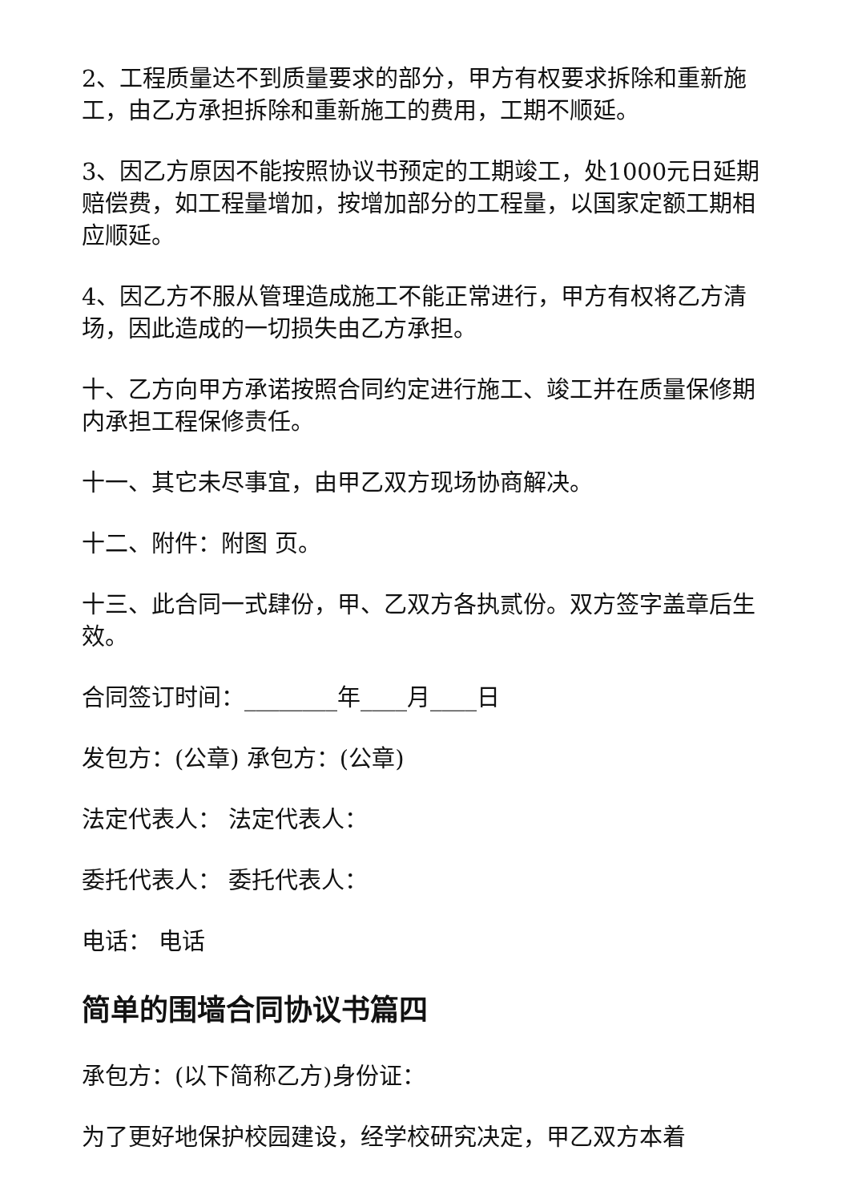2、工程质量达不到质量要求的部分，甲方有权要求拆除和重新施工，由乙方承担拆除和重新施工的费用，工期不顺延。
3、因乙方原因不能按照协议书预定的工期竣工，处1000元日延期赔偿费，如工程量增加，按增加部分的工程量，以国家定额工期相应顺延。
4、因乙方不服从管理造成施工不能正常进行，甲方有权将乙方清场，因此造成的一切损失由乙方承担。
十、乙方向甲方承诺按照合同约定进行施工、竣工并在质量保修期内承担工程保修责任。
十一、其它未尽事宜，由甲乙双方现场协商解决。
十二、附件：附图 页。
十三、此合同一式肆份，甲、乙双方各执贰份。双方签字盖章后生效。
合同签订时间：________年____月____日
发包方：(公章) 承包方：(公章)
法定代表人： 法定代表人：
委托代表人： 委托代表人：
电话： 电话
简单的围墙合同协议书篇四
承包方：(以下简称乙方)身份证：
为了更好地保护校园建设，经学校研究决定，甲乙双方本着